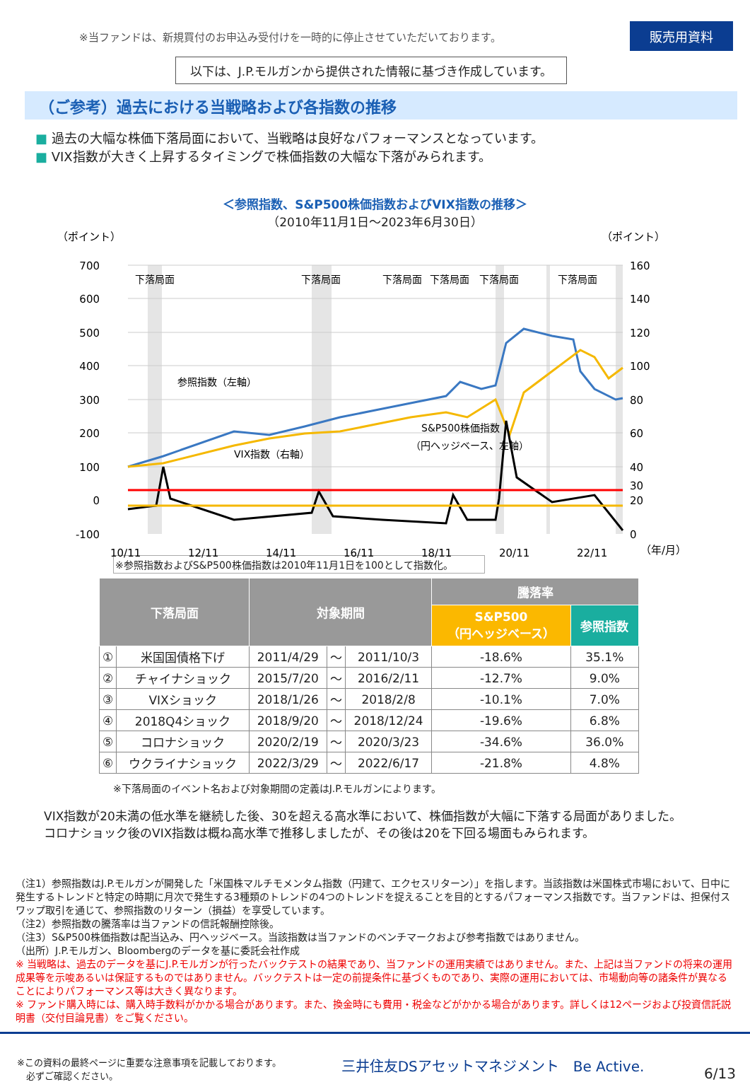※当ファンドは、新規買付のお申込み受付けを一時的に停止させていただいております。 販売用資料
以下は、J.P.モルガンから提供された情報に基づき作成しています。
（ご参考）過去における当戦略および各指数の推移
■ 過去の大幅な株価下落局面において、当戦略は良好なパフォーマンスとなっています。
■ VIX指数が大きく上昇するタイミングで株価指数の大幅な下落がみられます。
＜参照指数、S&P500株価指数およびVIX指数の推移＞
（2010年11月1日～2023年6月30日）
（ポイント）
（ポイント）
下落局面
下落局面
下落局面
下落局面
下落局面
下落局面
700
600
500
400
300
200
100
0
-100
160
140
120
100
80
60
40
30
20
0
参照指数（左軸）
VIX指数（右軸）
S&P500株価指数
（円ヘッジベース、左軸）
10/11
12/11
14/11
16/11
18/11
20/11
22/11
（年/月）
※参照指数およびS&P500株価指数は2010年11月1日を100として指数化。
| 下落局面 | | 対象期間 | | | 騰落率 | |
| --- | --- | --- | --- | --- | --- | --- |
| | | | | | S&P500 （円ヘッジベース） | 参照指数 |
| ① | 米国国債格下げ | 2011/4/29 | ～ | 2011/10/3 | -18.6% | 35.1% |
| ② | チャイナショック | 2015/7/20 | ～ | 2016/2/11 | -12.7% | 9.0% |
| ③ | VIXショック | 2018/1/26 | ～ | 2018/2/8 | -10.1% | 7.0% |
| ④ | 2018Q4ショック | 2018/9/20 | ～ | 2018/12/24 | -19.6% | 6.8% |
| ⑤ | コロナショック | 2020/2/19 | ～ | 2020/3/23 | -34.6% | 36.0% |
| ⑥ | ウクライナショック | 2022/3/29 | ～ | 2022/6/17 | -21.8% | 4.8% |
※下落局面のイベント名および対象期間の定義はJ.P.モルガンによります。
VIX指数が20未満の低水準を継続した後、30を超える高水準において、株価指数が大幅に下落する局面がありました。
コロナショック後のVIX指数は概ね高水準で推移しましたが、その後は20を下回る場面もみられます。
（注1）参照指数はJ.P.モルガンが開発した「米国株マルチモメンタム指数（円建て、エクセスリターン）」を指します。当該指数は米国株式市場において、日中に発生するトレンドと特定の時期に月次で発生する3種類のトレンドの4つのトレンドを捉えることを目的とするパフォーマンス指数です。当ファンドは、担保付スワップ取引を通じて、参照指数のリターン（損益）を享受しています。
（注2）参照指数の騰落率は当ファンドの信託報酬控除後。
（注3）S&P500株価指数は配当込み、円ヘッジベース。当該指数は当ファンドのベンチマークおよび参考指数ではありません。
（出所）J.P.モルガン、Bloombergのデータを基に委託会社作成
※ 当戦略は、過去のデータを基にJ.P.モルガンが行ったバックテストの結果であり、当ファンドの運用実績ではありません。また、上記は当ファンドの将来の運用成果等を示唆あるいは保証するものではありません。バックテストは一定の前提条件に基づくものであり、実際の運用においては、市場動向等の諸条件が異なることによりパフォーマンス等は大きく異なります。
※ ファンド購入時には、購入時手数料がかかる場合があります。また、換金時にも費用・税金などがかかる場合があります。詳しくは12ページおよび投資信託説明書（交付目論見書）をご覧ください。
※この資料の最終ページに重要な注意事項を記載しております。
　必ずご確認ください。 三井住友DSアセットマネジメント　Be Active. 6/13